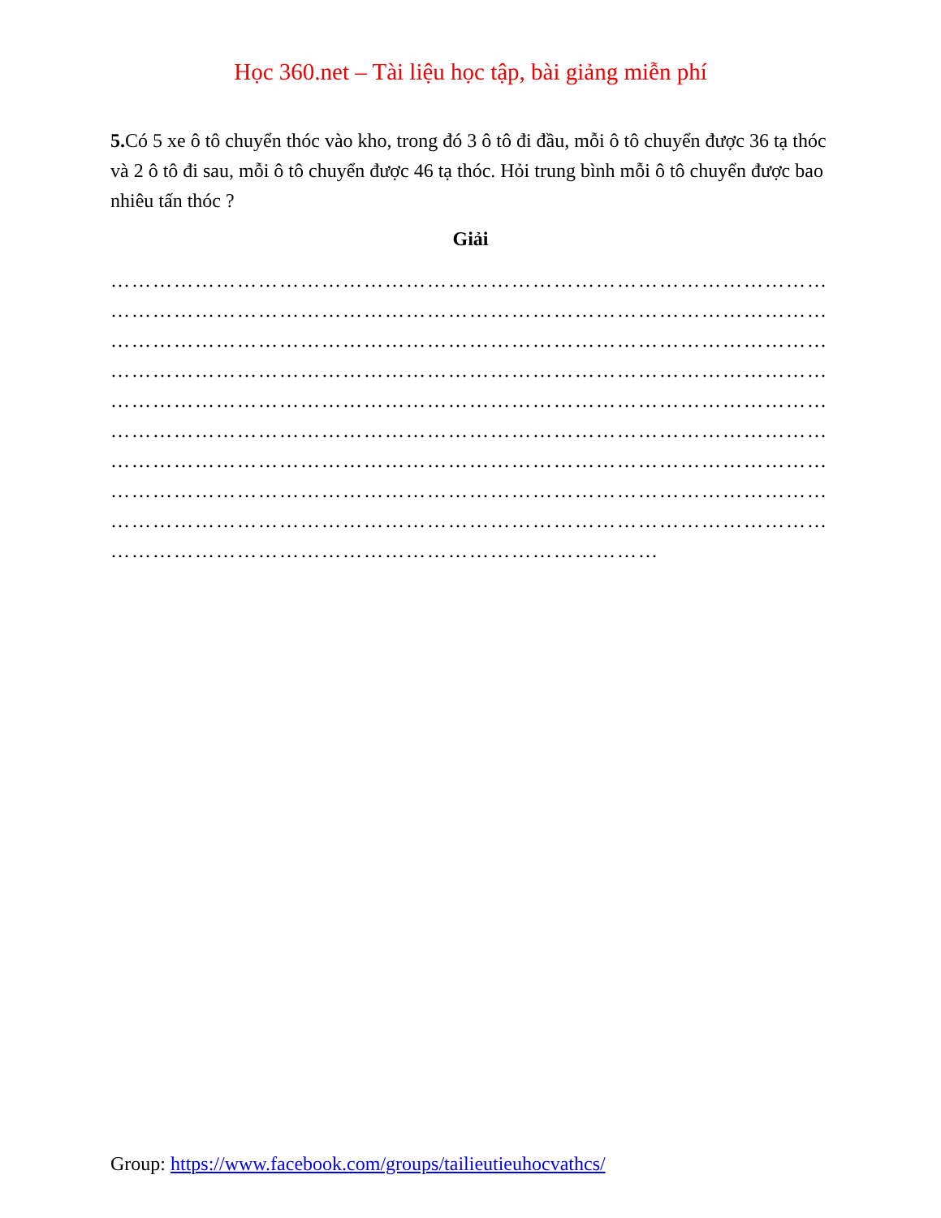Học 360.net – Tài liệu học tập, bài giảng miễn phí
5. Có 5 xe ô tô chuyển thóc vào kho, trong đó 3 ô tô đi đầu, mỗi ô tô chuyển được 36 tạ thóc và 2 ô tô đi sau, mỗi ô tô chuyển được 46 tạ thóc. Hỏi trung bình mỗi ô tô chuyển được bao nhiêu tấn thóc ?
Giải
…………………………………………………………………………………………
…………………………………………………………………………………………
…………………………………………………………………………………………
…………………………………………………………………………………………
…………………………………………………………………………………………
…………………………………………………………………………………………
…………………………………………………………………………………………
…………………………………………………………………………………………
…………………………………………………………………………………………
……………………………………………………………………
Group: https://www.facebook.com/groups/tailieutieuhocvathcs/